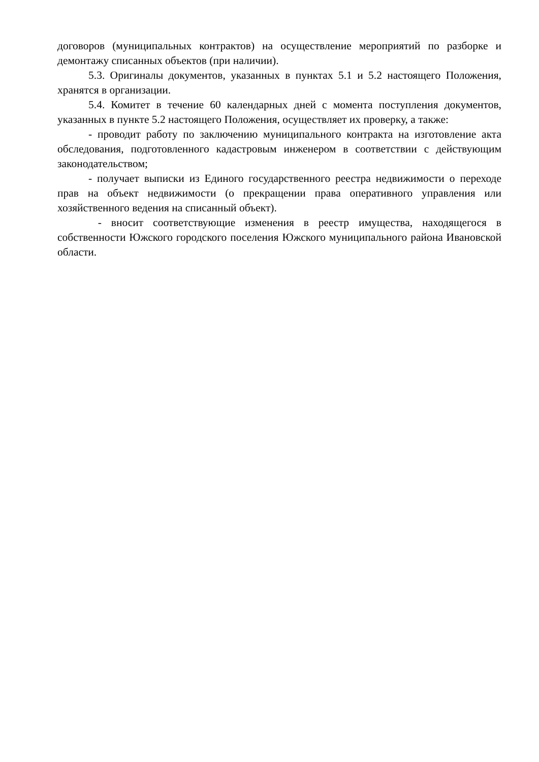договоров (муниципальных контрактов) на осуществление мероприятий по разборке и демонтажу списанных объектов (при наличии).
5.3. Оригиналы документов, указанных в пунктах 5.1 и 5.2 настоящего Положения, хранятся в организации.
5.4. Комитет в течение 60 календарных дней с момента поступления документов, указанных в пункте 5.2 настоящего Положения, осуществляет их проверку, а также:
- проводит работу по заключению муниципального контракта на изготовление акта обследования, подготовленного кадастровым инженером в соответствии с действующим законодательством;
- получает выписки из Единого государственного реестра недвижимости о переходе прав на объект недвижимости (о прекращении права оперативного управления или хозяйственного ведения на списанный объект).
- вносит соответствующие изменения в реестр имущества, находящегося в собственности Южского городского поселения Южского муниципального района Ивановской области.